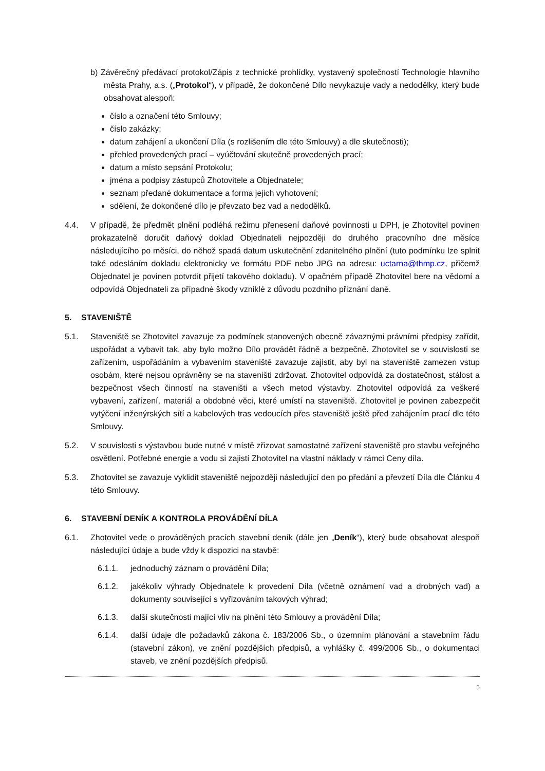b) Závěrečný předávací protokol/Zápis z technické prohlídky, vystavený společností Technologie hlavního města Prahy, a.s. („Protokol“), v případě, že dokončené Dílo nevykazuje vady a nedodělky, který bude obsahovat alespoň:
číslo a označení této Smlouvy;
číslo zakázky;
datum zahájení a ukončení Díla (s rozlišením dle této Smlouvy) a dle skutečnosti);
přehled provedených prací – vyúčtování skutečně provedených prací;
datum a místo sepsání Protokolu;
jména a podpisy zástupců Zhotovitele a Objednatele;
seznam předané dokumentace a forma jejich vyhotovení;
sdělení, že dokončené dílo je převzato bez vad a nedodělků.
4.4. V případě, že předmět plnění podléhá režimu přenesení daňové povinnosti u DPH, je Zhotovitel povinen prokazatelně doručit daňový doklad Objednateli nejpozději do druhého pracovního dne měsíce následujícího po měsíci, do něhož spadá datum uskutečnění zdanitelného plnění (tuto podmínku lze splnit také odesláním dokladu elektronicky ve formátu PDF nebo JPG na adresu: uctarna@thmp.cz, přičemž Objednatel je povinen potvrdit přijetí takového dokladu). V opačném případě Zhotovitel bere na vědomí a odpovídá Objednateli za případné škody vzniklé z důvodu pozdního přiznání daně.
5. STAVENIŠTĚ
5.1. Staveniště se Zhotovitel zavazuje za podmínek stanovených obecně závaznými právními předpisy zařídit, uspořádat a vybavit tak, aby bylo možno Dílo provádět řádně a bezpečně. Zhotovitel se v souvislosti se zařízením, uspořádáním a vybavením staveniště zavazuje zajistit, aby byl na staveniště zamezen vstup osobám, které nejsou oprávněny se na staveništi zdržovat. Zhotovitel odpovídá za dostatečnost, stálost a bezpečnost všech činností na staveništi a všech metod výstavby. Zhotovitel odpovídá za veškeré vybavení, zařízení, materiál a obdobné věci, které umístí na staveniště. Zhotovitel je povinen zabezpečit vytýčení inženýrských sítí a kabelových tras vedoucích přes staveniště ještě před zahájením prací dle této Smlouvy.
5.2. V souvislosti s výstavbou bude nutné v místě zřizovat samostatné zařízení staveniště pro stavbu veřejného osvětlení. Potřebné energie a vodu si zajistí Zhotovitel na vlastní náklady v rámci Ceny díla.
5.3. Zhotovitel se zavazuje vyklidit staveniště nejpozději následující den po předání a převzetí Díla dle Článku 4 této Smlouvy.
6. STAVEBNÍ DENÍK A KONTROLA PROVÁDĚNÍ DÍLA
6.1. Zhotovitel vede o prováděných pracích stavební deník (dále jen „Deník“), který bude obsahovat alespoň následující údaje a bude vždy k dispozici na stavbě:
6.1.1. jednoduchý záznam o provádění Díla;
6.1.2. jakékoliv výhrady Objednatele k provedení Díla (včetně oznámení vad a drobných vad) a dokumenty související s vyřizováním takových výhrad;
6.1.3. další skutečnosti mající vliv na plnění této Smlouvy a provádění Díla;
6.1.4. další údaje dle požadavků zákona č. 183/2006 Sb., o územním plánování a stavebním řádu (stavební zákon), ve znění pozdějších předpisů, a vyhlášky č. 499/2006 Sb., o dokumentaci staveb, ve znění pozdějších předpisů.
5